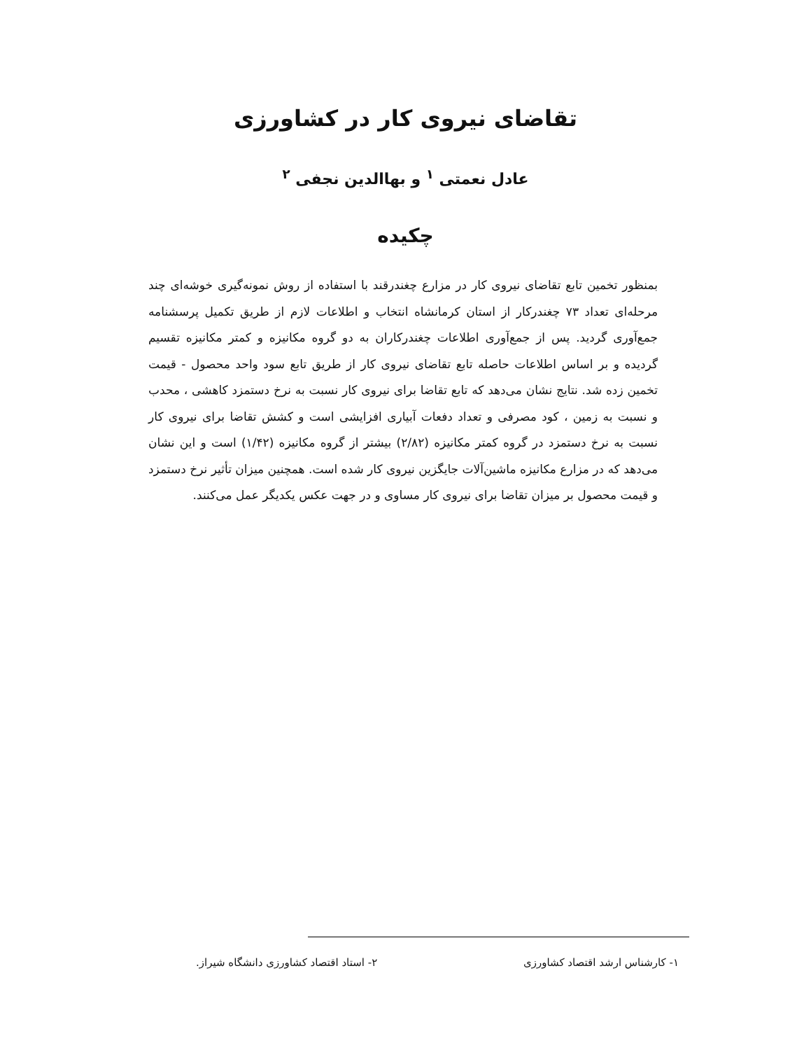تقاضای نیروی کار در کشاورزی
عادل نعمتی <sup>۱</sup> و بهاالدین نجفی <sup>۲</sup>
چکیده
بمنظور تخمین تابع تقاضای نیروی کار در مزارع چغندرقند با استفاده از روش نمونه‌گیری خوشه‌ای چند مرحله‌ای تعداد ۷۳ چغندرکار از استان کرمانشاه انتخاب و اطلاعات لازم از طریق تکمیل پرسشنامه جمع‌آوری گردید. پس از جمع‌آوری اطلاعات چغندرکاران به دو گروه مکانیزه و کمتر مکانیزه تقسیم گردیده و بر اساس اطلاعات حاصله تابع تقاضای نیروی کار از طریق تابع سود واحد محصول - قیمت تخمین زده شد. نتایج نشان می‌دهد که تابع تقاضا برای نیروی کار نسبت به نرخ دستمزد کاهشی ، محدب و نسبت به زمین ، کود مصرفی و تعداد دفعات آبیاری افزایشی است و کشش تقاضا برای نیروی کار نسبت به نرخ دستمزد در گروه کمتر مکانیزه (۲/۸۲) بیشتر از گروه مکانیزه (۱/۴۲) است و این نشان می‌دهد که در مزارع مکانیزه ماشین‌آلات جایگزین نیروی کار شده است. همچنین میزان تأثیر نرخ دستمزد و قیمت محصول بر میزان تقاضا برای نیروی کار مساوی و در جهت عکس یکدیگر عمل می‌کنند.
۱- کارشناس ارشد اقتصاد کشاورزی ۲- استاد اقتصاد کشاورزی دانشگاه شیراز.